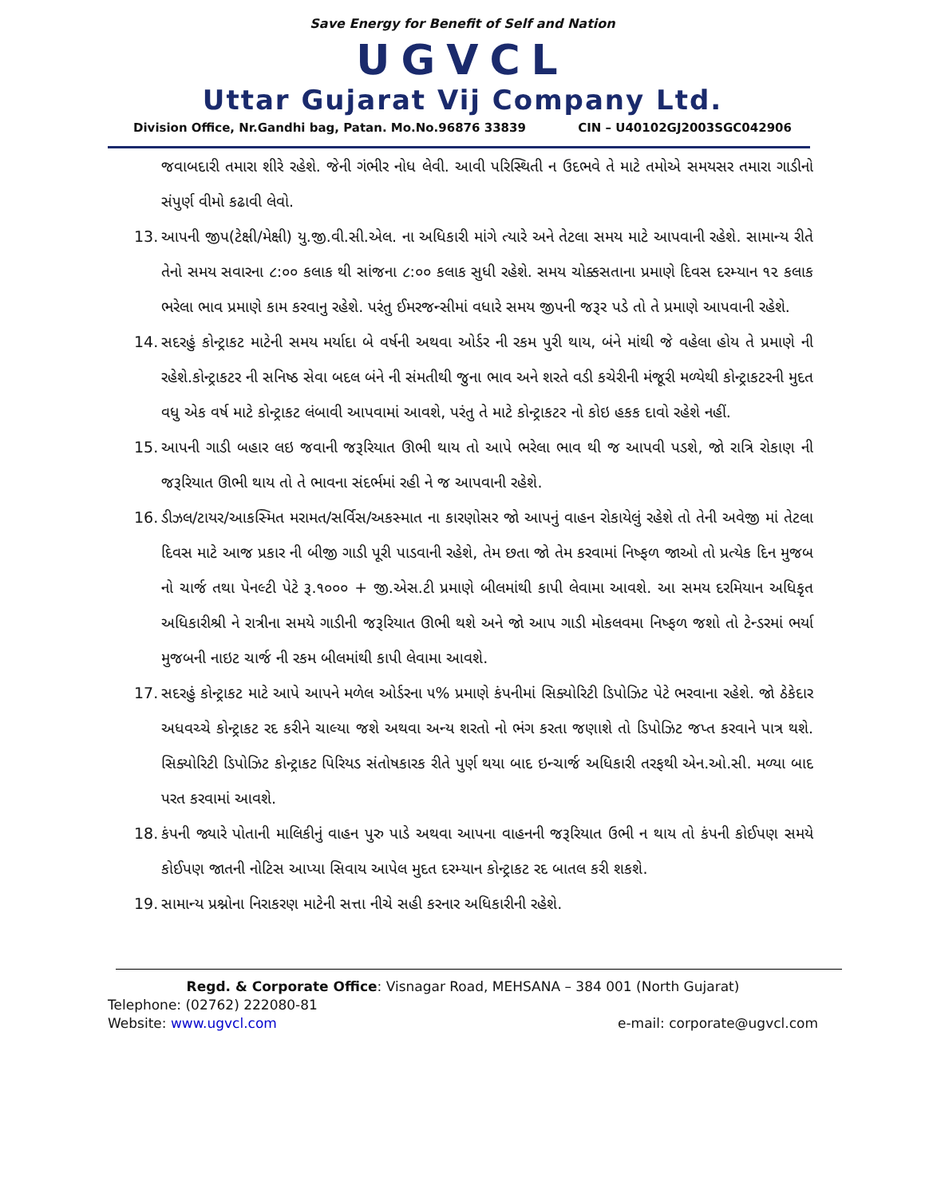Save Energy for Benefit of Self and Nation
UGVCL
Uttar Gujarat Vij Company Ltd.
Division Office, Nr.Gandhi bag, Patan. Mo.No.96876 33839 CIN – U40102GJ2003SGC042906
જવાબદારી તમારા શીરે રહેશે. જેની ગંભીર નોધ લેવી. આવી પરિસ્થિતી ન ઉદભવે તે માટે તમોએ સમયસર તમારા ગાડીનો સંપુર્ણ વીમો કઢાવી લેવો.
13.
આપની જીપ(ટેક્ષી/મેક્ષી) યુ.જી.વી.સી.એલ. ના અધિકારી માંગે ત્યારે અને તેટલા સમય માટે આપવાની રહેશે. સામાન્ય રીતે તેનો સમય સવારના ૮:૦૦ કલાક થી સાંજના ૮:૦૦ કલાક સુધી રહેશે. સમય ચોક્કસતાના પ્રમાણે દિવસ દરમ્યાન ૧૨ કલાક ભરેલા ભાવ પ્રમાણે કામ કરવાનુ રહેશે. પરંતુ ઈમરજન્સીમાં વધારે સમય જીપની જરૂર પડે તો તે પ્રમાણે આપવાની રહેશે.
14.
સદરહું કોન્ટ્રાકટ માટેની સમય મર્યાદા બે વર્ષની અથવા ઓર્ડર ની રકમ પુરી થાય, બંને માંથી જે વહેલા હોય તે પ્રમાણે ની રહેશે.કોન્ટ્રાકટર ની સનિષ્ઠ સેવા બદલ બંને ની સંમતીથી જુના ભાવ અને શરતે વડી કચેરીની મંજૂરી મળ્યેથી કોન્ટ્રાકટરની મુદત વધુ એક વર્ષ માટે કોન્ટ્રાકટ લંબાવી આપવામાં આવશે, પરંતુ તે માટે કોન્ટ્રાકટર નો કોઇ હકક દાવો રહેશે નહીં.
15.
આપની ગાડી બહાર લઇ જવાની જરૂરિયાત ઊભી થાય તો આપે ભરેલા ભાવ થી જ આપવી પડશે, જો રાત્રિ રોકાણ ની જરૂરિયાત ઊભી થાય તો તે ભાવના સંદર્ભમાં રહી ને જ આપવાની રહેશે.
16.
ડીઝલ/ટાયર/આકસ્મિત મરામત/સર્વિસ/અકસ્માત ના કારણોસર જો આપનું વાહન રોકાયેલું રહેશે તો તેની અવેજી માં તેટલા દિવસ માટે આજ પ્રકાર ની બીજી ગાડી પૂરી પાડવાની રહેશે, તેમ છતા જો તેમ કરવામાં નિષ્ફળ જાઓ તો પ્રત્યેક દિન મુજબ નો ચાર્જ તથા પેનલ્ટી પેટે રૂ.૧૦૦૦ + જી.એસ.ટી પ્રમાણે બીલમાંથી કાપી લેવામા આવશે. આ સમય દરમિયાન અધિકૃત અધિકારીશ્રી ને રાત્રીના સમયે ગાડીની જરૂરિયાત ઊભી થશે અને જો આપ ગાડી મોકલવમા નિષ્ફળ જશો તો ટેન્ડરમાં ભર્યા મુજબની નાઇટ ચાર્જ ની રકમ બીલમાંથી કાપી લેવામા આવશે.
17.
સદરહું કોન્ટ્રાકટ માટે આપે આપને મળેલ ઓર્ડરના ૫% પ્રમાણે કંપનીમાં સિક્યોરિટી ડિપોઝિટ પેટે ભરવાના રહેશે. જો ઠેકેદાર અધવચ્ચે કોન્ટ્રાકટ રદ કરીને ચાલ્યા જશે અથવા અન્ય શરતો નો ભંગ કરતા જણાશે તો ડિપોઝિટ જપ્ત કરવાને પાત્ર થશે. સિક્યોરિટી ડિપોઝિટ કોન્ટ્રાકટ પિરિયડ સંતોષકારક રીતે પુર્ણ થયા બાદ ઇન્ચાર્જ અધિકારી તરફથી એન.ઓ.સી. મળ્યા બાદ પરત કરવામાં આવશે.
18.
કંપની જ્યારે પોતાની માલિકીનું વાહન પુરુ પાડે અથવા આપના વાહનની જરૂરિયાત ઉભી ન થાય તો કંપની કોઈપણ સમયે કોઈપણ જાતની નોટિસ આપ્યા સિવાય આપેલ મુદત દરમ્યાન કોન્ટ્રાકટ રદ બાતલ કરી શકશે.
19.
સામાન્ય પ્રશ્નોના નિરાકરણ માટેની સત્તા નીચે સહી કરનાર અધિકારીની રહેશે.
Regd. & Corporate Office: Visnagar Road, MEHSANA – 384 001 (North Gujarat)
Telephone: (02762) 222080-81
Website: www.ugvcl.com e-mail: corporate@ugvcl.com